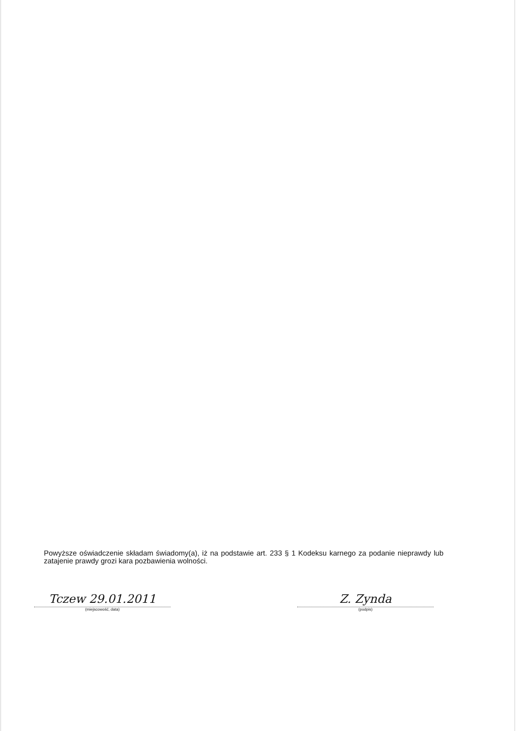Powyższe oświadczenie składam świadomy(a), iż na podstawie art. 233 § 1 Kodeksu karnego za podanie nieprawdy lub zatajenie prawdy grozi kara pozbawienia wolności.
Tczew 29.01.2011
(miejscowość, data)
Z. Zynda
(podpis)